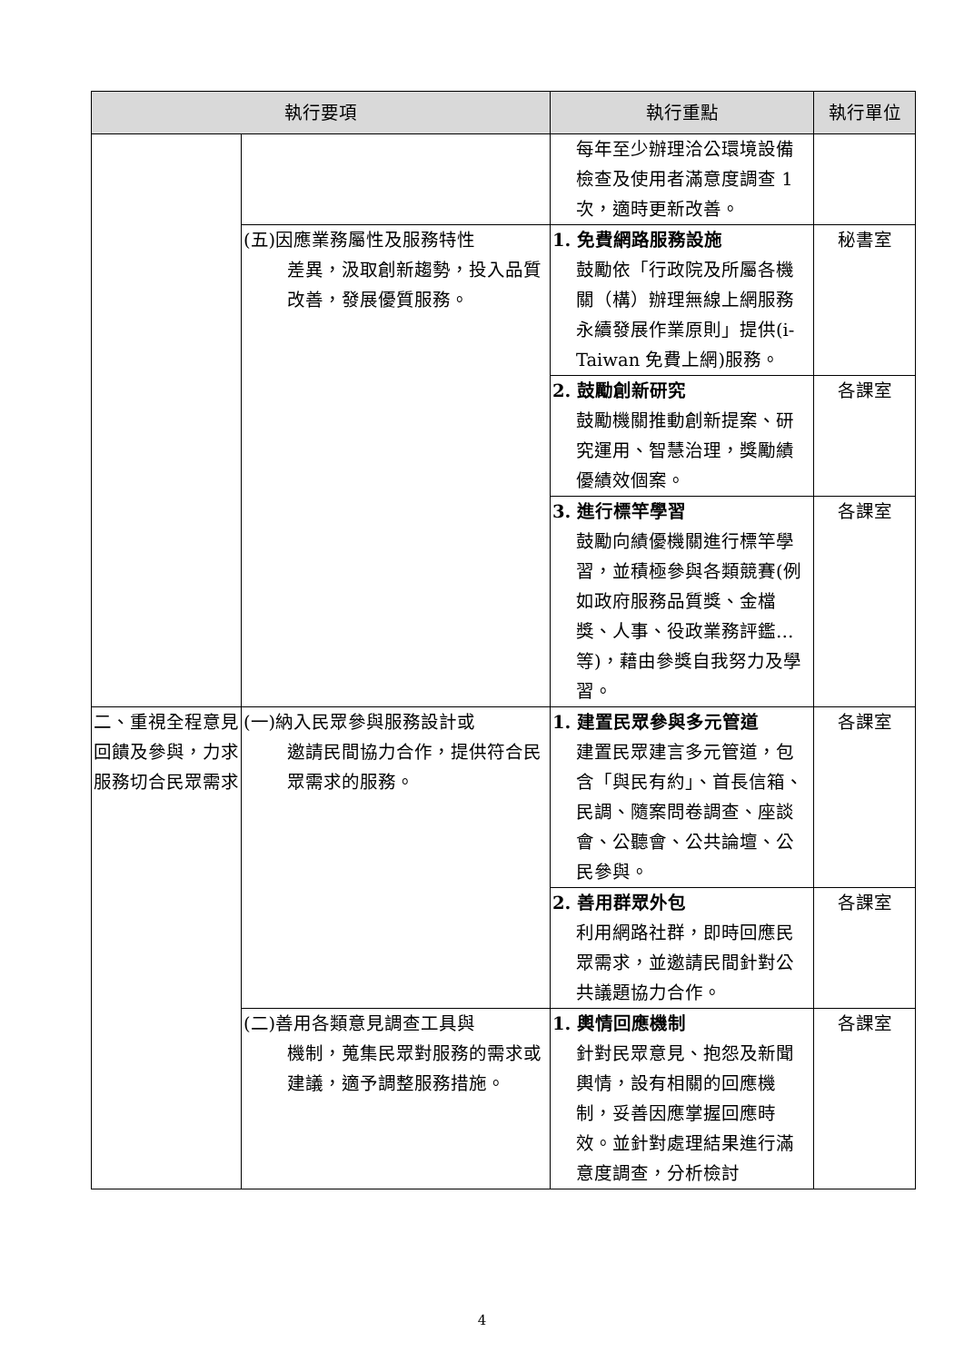| 執行要項 | | 執行重點 | 執行單位 |
| --- | --- | --- | --- |
| | | 每年至少辦理洽公環境設備檢查及使用者滿意度調查 1 次，適時更新改善。 | |
| | (五)因應業務屬性及服務特性 差異，汲取創新趨勢，投入品質改善，發展優質服務。 | 1. 免費網路服務設施 鼓勵依「行政院及所屬各機關（構）辦理無線上網服務永續發展作業原則」提供(i-Taiwan 免費上網)服務。 | 秘書室 |
| | | 2. 鼓勵創新研究 鼓勵機關推動創新提案、研究運用、智慧治理，獎勵績優績效個案。 | 各課室 |
| | | 3. 進行標竿學習 鼓勵向績優機關進行標竿學習，並積極參與各類競賽(例如政府服務品質獎、金檔獎、人事、役政業務評鑑…等)，藉由參獎自我努力及學習。 | 各課室 |
| 二、重視全程意見回饋及參與，力求服務切合民眾需求 | (一)納入民眾參與服務設計或 邀請民間協力合作，提供符合民眾需求的服務。 | 1. 建置民眾參與多元管道 建置民眾建言多元管道，包含「與民有約」、首長信箱、民調、隨案問卷調查、座談會、公聽會、公共論壇、公民參與。 | 各課室 |
| | | 2. 善用群眾外包 利用網路社群，即時回應民眾需求，並邀請民間針對公共議題協力合作。 | 各課室 |
| | (二)善用各類意見調查工具與 機制，蒐集民眾對服務的需求或建議，適予調整服務措施。 | 1. 輿情回應機制 針對民眾意見、抱怨及新聞輿情，設有相關的回應機制，妥善因應掌握回應時效。並針對處理結果進行滿意度調查，分析檢討 | 各課室 |
4